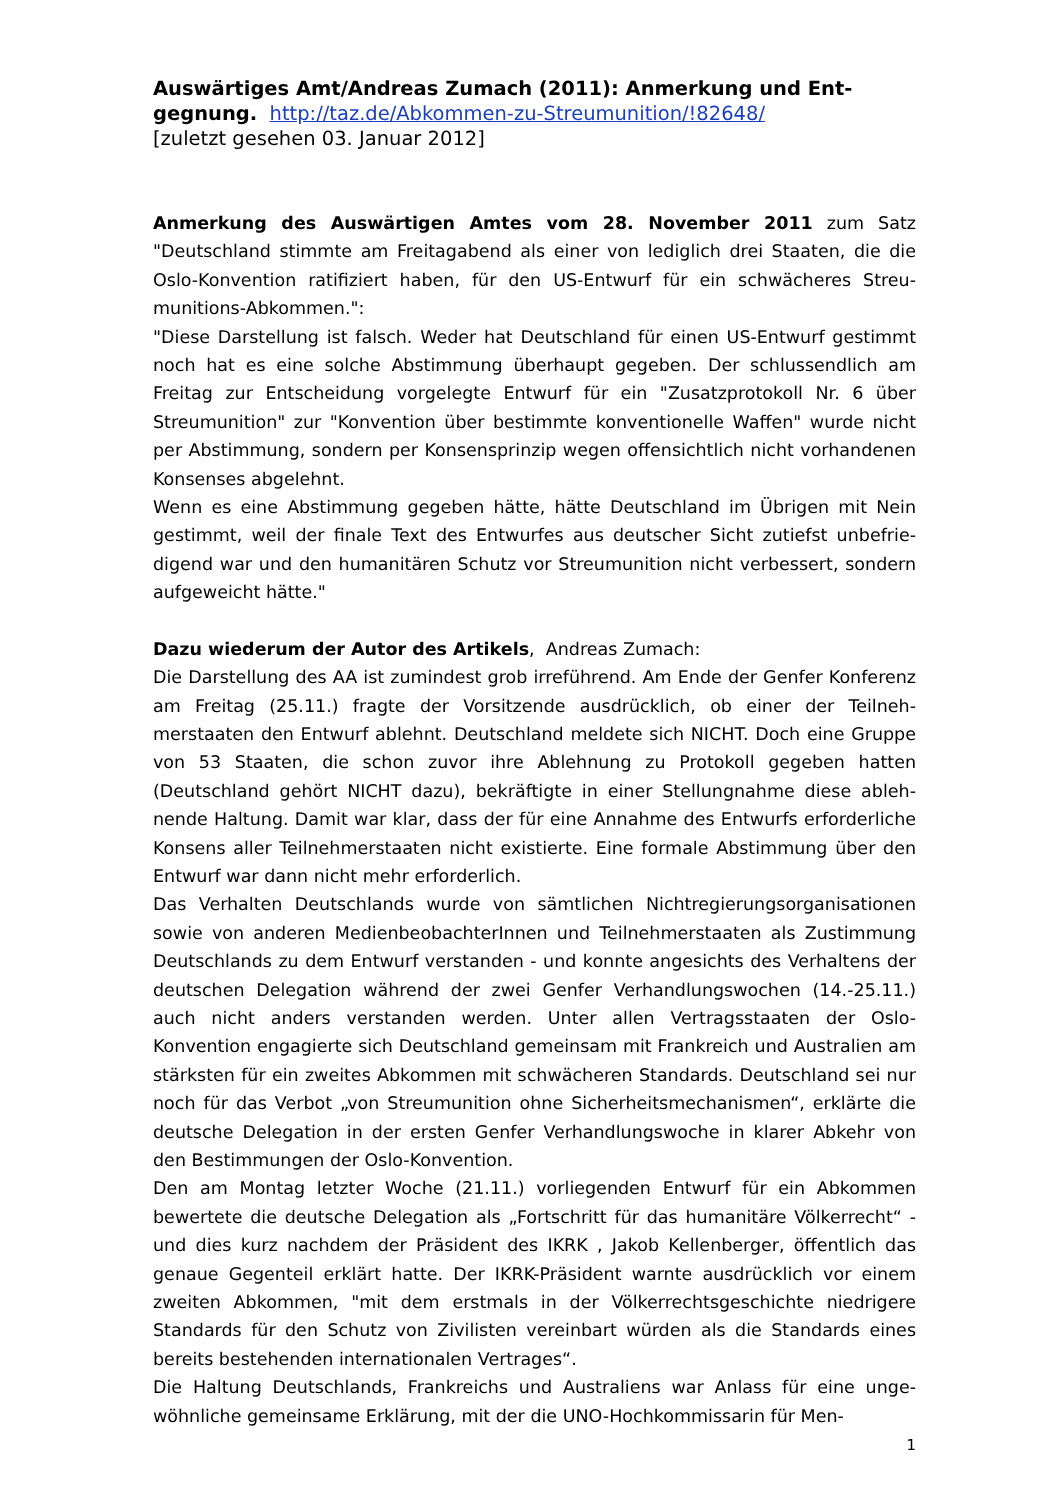Auswärtiges Amt/Andreas Zumach (2011): Anmerkung und Ent­gegnung. http://taz.de/Abkommen-zu-Streumunition/!82648/
[zuletzt gesehen 03. Januar 2012]
Anmerkung des Auswärtigen Amtes vom 28. November 2011 zum Satz "Deutschland stimmte am Freitagabend als einer von lediglich drei Staaten, die die Oslo-Konvention ratifiziert haben, für den US-Entwurf für ein schwächeres Streu­munitions-Abkommen.":
"Diese Darstellung ist falsch. Weder hat Deutschland für einen US-Entwurf ges­timmt noch hat es eine solche Abstimmung überhaupt gegeben. Der schlussendlich am Freitag zur Entscheidung vorgelegte Entwurf für ein "Zusatzprotokoll Nr. 6 über Streumunition" zur "Konvention über bestimmte konventionelle Waffen" wurde nicht per Abstimmung, sondern per Konsensprinzip wegen offensichtlich nicht vorhande­nen Konsenses abgelehnt.
Wenn es eine Abstimmung gegeben hätte, hätte Deutschland im Übrigen mit Nein gestimmt, weil der finale Text des Entwurfes aus deutscher Sicht zutiefst unbefrie­digend war und den humanitären Schutz vor Streumunition nicht verbessert, son­dern aufgeweicht hätte."
Dazu wiederum der Autor des Artikels, Andreas Zumach:
Die Darstellung des AA ist zumindest grob irreführend. Am Ende der Genfer Konfe­renz am Freitag (25.11.) fragte der Vorsitzende ausdrücklich, ob einer der Teilneh­merstaaten den Entwurf ablehnt. Deutschland meldete sich NICHT. Doch eine Grup­pe von 53 Staaten, die schon zuvor ihre Ablehnung zu Protokoll gegeben hatten (Deutschland gehört NICHT dazu), bekräftigte in einer Stellungnahme diese ableh­nende Haltung. Damit war klar, dass der für eine Annahme des Entwurfs erforderli­che Konsens aller Teilnehmerstaaten nicht existierte. Eine formale Abstimmung ü­ber den Entwurf war dann nicht mehr erforderlich.
Das Verhalten Deutschlands wurde von sämtlichen Nichtregierungsorganisationen sowie von anderen MedienbeobachterInnen und Teilnehmerstaaten als Zustimmung Deutschlands zu dem Entwurf verstanden - und konnte angesichts des Verhaltens der deutschen Delegation während der zwei Genfer Verhandlungswochen (14.-25.11.) auch nicht anders verstanden werden. Unter allen Vertragsstaaten der Oslo-Konvention engagierte sich Deutschland gemeinsam mit Frankreich und Aust­ralien am stärksten für ein zweites Abkommen mit schwächeren Standards. Deutschland sei nur noch für das Verbot „von Streumunition ohne Sicherheitsme­chanismen“, erklärte die deutsche Delegation in der ersten Genfer Verhandlungs­woche in klarer Abkehr von den Bestimmungen der Oslo-Konvention.
Den am Montag letzter Woche (21.11.) vorliegenden Entwurf für ein Abkommen bewertete die deutsche Delegation als „Fortschritt für das humanitäre Völkerrecht“ - und dies kurz nachdem der Präsident des IKRK , Jakob Kellenberger, öffentlich das genaue Gegenteil erklärt hatte. Der IKRK-Präsident warnte ausdrücklich vor einem zweiten Abkommen, "mit dem erstmals in der Völkerrechtsgeschichte niedrigere Standards für den Schutz von Zivilisten vereinbart würden als die Standards eines bereits bestehenden internationalen Vertrages“.
Die Haltung Deutschlands, Frankreichs und Australiens war Anlass für eine unge­wöhnliche gemeinsame Erklärung, mit der die UNO-Hochkommissarin für Men-
1